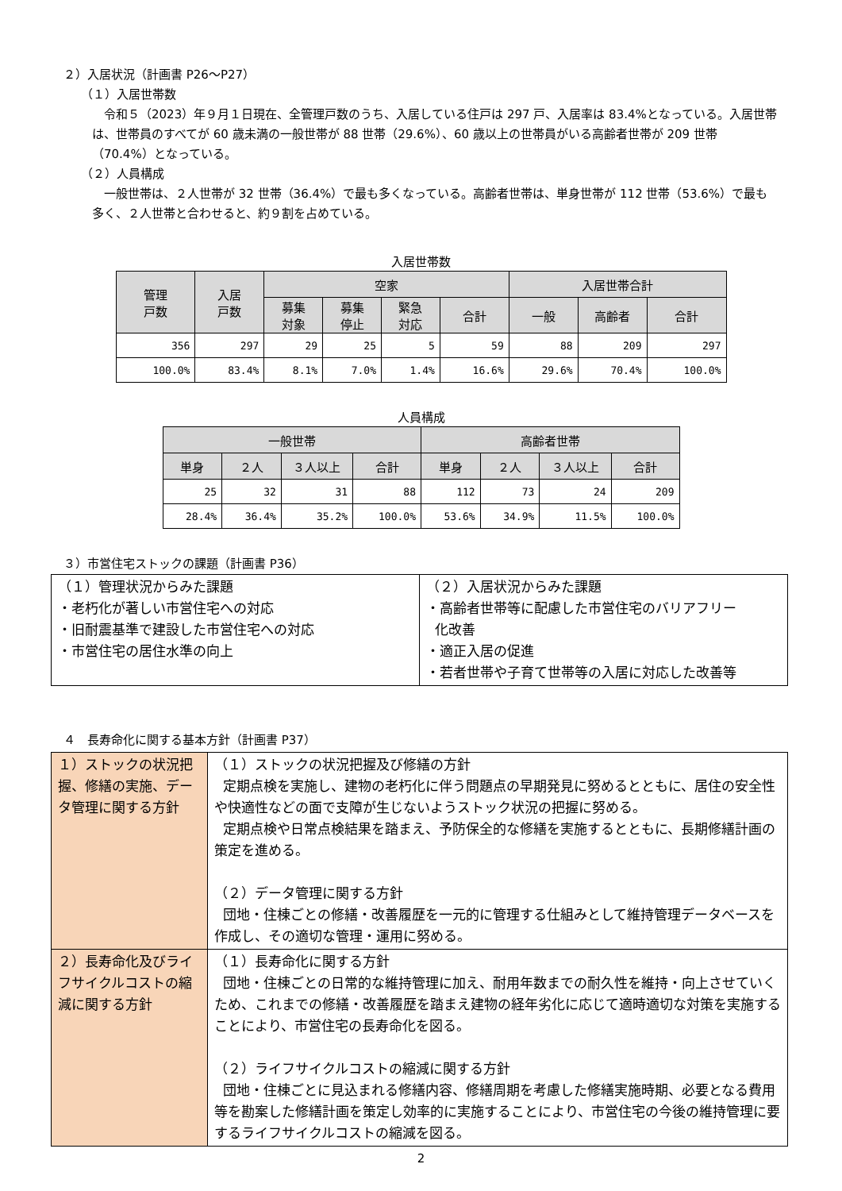２）入居状況（計画書 P26～P27）
（１）入居世帯数
令和５（2023）年９月１日現在、全管理戸数のうち、入居している住戸は 297 戸、入居率は 83.4%となっている。入居世帯は、世帯員のすべてが 60 歳未満の一般世帯が 88 世帯（29.6%）、60 歳以上の世帯員がいる高齢者世帯が 209 世帯（70.4%）となっている。
（２）人員構成
一般世帯は、２人世帯が 32 世帯（36.4%）で最も多くなっている。高齢者世帯は、単身世帯が 112 世帯（53.6%）で最も多く、２人世帯と合わせると、約９割を占めている。
入居世帯数
| 管理 戸数 | 入居 戸数 | 空家 | | | | 入居世帯合計 | | |
| --- | --- | --- | --- | --- | --- | --- | --- | --- |
| | | 募集 対象 | 募集 停止 | 緊急 対応 | 合計 | 一般 | 高齢者 | 合計 |
| 356 | 297 | 29 | 25 | 5 | 59 | 88 | 209 | 297 |
| 100.0% | 83.4% | 8.1% | 7.0% | 1.4% | 16.6% | 29.6% | 70.4% | 100.0% |
人員構成
| 一般世帯 | | | | 高齢者世帯 | | | |
| --- | --- | --- | --- | --- | --- | --- | --- |
| 単身 | ２人 | ３人以上 | 合計 | 単身 | ２人 | ３人以上 | 合計 |
| 25 | 32 | 31 | 88 | 112 | 73 | 24 | 209 |
| 28.4% | 36.4% | 35.2% | 100.0% | 53.6% | 34.9% | 11.5% | 100.0% |
３）市営住宅ストックの課題（計画書 P36）
| （１）管理状況からみた課題 ・老朽化が著しい市営住宅への対応 ・旧耐震基準で建設した市営住宅への対応 ・市営住宅の居住水準の向上 | （２）入居状況からみた課題 ・高齢者世帯等に配慮した市営住宅のバリアフリー 化改善 ・適正入居の促進 ・若者世帯や子育て世帯等の入居に対応した改善等 |
４　長寿命化に関する基本方針（計画書 P37）
| １）ストックの状況把握、修繕の実施、データ管理に関する方針 | （１）ストックの状況把握及び修繕の方針 定期点検を実施し、建物の老朽化に伴う問題点の早期発見に努めるとともに、居住の安全性や快適性などの面で支障が生じないようストック状況の把握に努める。 定期点検や日常点検結果を踏まえ、予防保全的な修繕を実施するとともに、長期修繕計画の策定を進める。 （２）データ管理に関する方針 団地・住棟ごとの修繕・改善履歴を一元的に管理する仕組みとして維持管理データベースを作成し、その適切な管理・運用に努める。 |
| ２）長寿命化及びライフサイクルコストの縮減に関する方針 | （１）長寿命化に関する方針 団地・住棟ごとの日常的な維持管理に加え、耐用年数までの耐久性を維持・向上させていくため、これまでの修繕・改善履歴を踏まえ建物の経年劣化に応じて適時適切な対策を実施することにより、市営住宅の長寿命化を図る。 （２）ライフサイクルコストの縮減に関する方針 団地・住棟ごとに見込まれる修繕内容、修繕周期を考慮した修繕実施時期、必要となる費用等を勘案した修繕計画を策定し効率的に実施することにより、市営住宅の今後の維持管理に要するライフサイクルコストの縮減を図る。 |
2